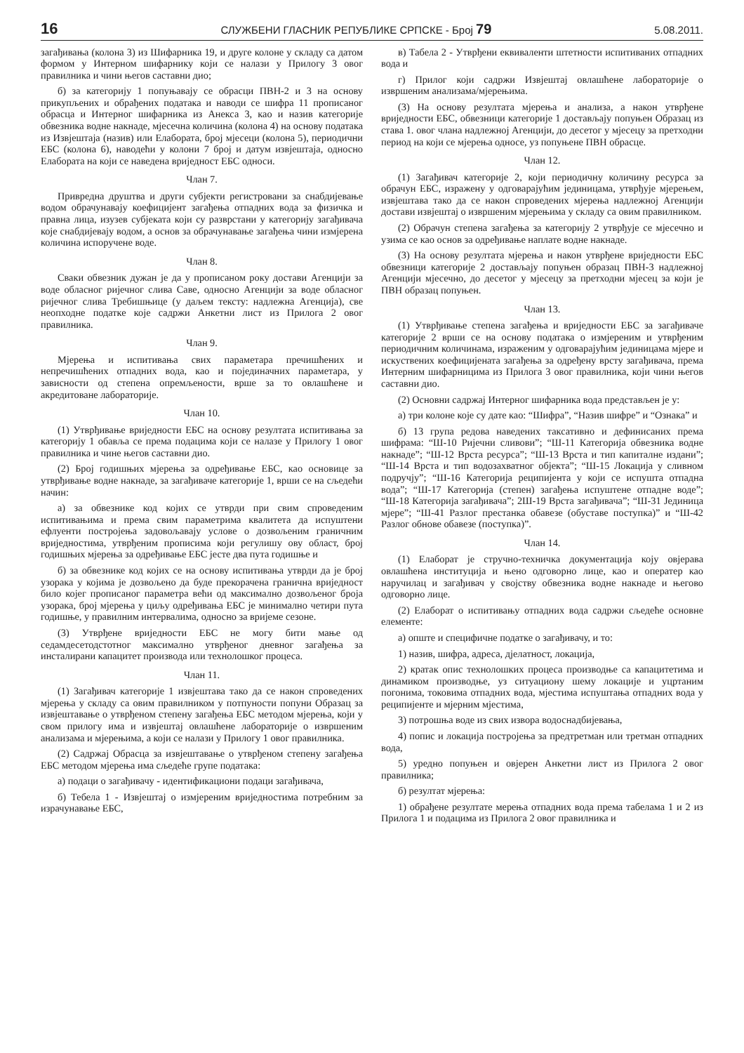16 СЛУЖБЕНИ ГЛАСНИК РЕПУБЛИКЕ СРПСКЕ - Број 79 5.08.2011.
загађивања (колона 3) из Шифарника 19, и друге колоне у складу са датом формом у Интерном шифарнику који се налази у Прилогу 3 овог правилника и чини његов саставни дио;
б) за категорију 1 попуњавају се обрасци ПВН-2 и 3 на основу прикупљених и обрађених података и наводи се шифра 11 прописаног обрасца и Интерног шифарника из Анекса 3, као и назив категорије обвезника водне накнаде, мјесечна количина (колона 4) на основу података из Извјештаја (назив) или Елабората, број мјесеци (колона 5), периодични ЕБС (колона 6), наводећи у колони 7 број и датум извјештаја, односно Елабората на који се наведена вриједност ЕБС односи.
Члан 7.
Привредна друштва и други субјекти регистровани за снабдијевање водом обрачунавају коефицијент загађења отпадних вода за физичка и правна лица, изузев субјеката који су разврстани у категорију загађивача које снабдијевају водом, а основ за обрачунавање загађења чини измјерена количина испоручене воде.
Члан 8.
Сваки обвезник дужан је да у прописаном року достави Агенцији за воде обласног ријечног слива Саве, односно Агенцији за воде обласног ријечног слива Требишњице (у даљем тексту: надлежна Агенција), све неопходне податке које садржи Анкетни лист из Прилога 2 овог правилника.
Члан 9.
Мјерења и испитивања свих параметара пречишћених и непречишћених отпадних вода, као и појединачних параметара, у зависности од степена опремљености, врше за то овлашћене и акредитоване лабораторије.
Члан 10.
(1) Утврђивање вриједности ЕБС на основу резултата испитивања за категорију 1 обавља се према подацима који се налазе у Прилогу 1 овог правилника и чине његов саставни дио.
(2) Број годишњих мјерења за одређивање ЕБС, као основице за утврђивање водне накнаде, за загађиваче категорије 1, врши се на сљедећи начин:
а) за обвезнике код којих се утврди при свим спроведеним испитивањима и према свим параметрима квалитета да испуштени ефлуенти постројења задовољавају услове о дозвољеним граничним вриједностима, утврђеним прописима који регулишу ову област, број годишњих мјерења за одређивање ЕБС јесте два пута годишње и
б) за обвезнике код којих се на основу испитивања утврди да је број узорака у којима је дозвољено да буде прекорачена гранична вриједност било којег прописаног параметра већи од максимално дозвољеног броја узорака, број мјерења у циљу одређивања ЕБС је минимално четири пута годишње, у правилним интервалима, односно за вријеме сезоне.
(3) Утврђене вриједности ЕБС не могу бити мање од седамдесетодстотног максимално утврђеног дневног загађења за инсталирани капацитет производа или технолошког процеса.
Члан 11.
(1) Загађивач категорије 1 извјештава тако да се након спроведених мјерења у складу са овим правилником у потпуности попуни Образац за извјештавање о утврђеном степену загађења ЕБС методом мјерења, који у свом прилогу има и извјештај овлашћене лабораторије о извршеним анализама и мјерењима, а који се налази у Прилогу 1 овог правилника.
(2) Садржај Обрасца за извјештавање о утврђеном степену загађења ЕБС методом мјерења има сљедеће групе података:
а) подаци о загађивачу - идентификациони подаци загађивача,
б) Тебела 1 - Извјештај о измјереним вриједностима потребним за израчунавање ЕБС,
в) Табела 2 - Утврђени еквиваленти штетности испитиваних отпадних вода и
г) Прилог који садржи Извјештај овлашћене лабораторије о извршеним анализама/мјерењима.
(3) На основу резултата мјерења и анализа, а након утврђене вриједности ЕБС, обвезници категорије 1 достављају попуњен Образац из става 1. овог члана надлежној Агенцији, до десетог у мјесецу за претходни период на који се мјерења односе, уз попуњене ПВН обрасце.
Члан 12.
(1) Загађивач категорије 2, који периодичну количину ресурса за обрачун ЕБС, изражену у одговарајућим јединицама, утврђује мјерењем, извјештава тако да се након спроведених мјерења надлежној Агенцији достави извјештај о извршеним мјерењима у складу са овим правилником.
(2) Обрачун степена загађења за категорију 2 утврђује се мјесечно и узима се као основ за одређивање наплате водне накнаде.
(3) На основу резултата мјерења и након утврђене вриједности ЕБС обвезници категорије 2 достављају попуњен образац ПВН-3 надлежној Агенцији мјесечно, до десетог у мјесецу за претходни мјесец за који је ПВН образац попуњен.
Члан 13.
(1) Утврђивање степена загађења и вриједности ЕБС за загађиваче категорије 2 врши се на основу података о измјереним и утврђеним периодичним количинама, израженим у одговарајућим јединицама мјере и искуствених коефицијената загађења за одређену врсту загађивача, према Интерним шифарницима из Прилога 3 овог правилника, који чини његов саставни дио.
(2) Основни садржај Интерног шифарника вода представљен је у:
а) три колоне које су дате као: “Шифра”, “Назив шифре” и “Ознака” и
б) 13 група редова наведених таксативно и дефинисаних према шифрама: “Ш-10 Ријечни сливови”; “Ш-11 Категорија обвезника водне накнаде”; “Ш-12 Врста ресурса”; “Ш-13 Врста и тип капиталне издани”; “Ш-14 Врста и тип водозахватног објекта”; “Ш-15 Локација у сливном подручју”; “Ш-16 Категорија реципијента у који се испушта отпадна вода”; “Ш-17 Категорија (степен) загађења испуштене отпадне воде”; “Ш-18 Категорија загађивача”; 2Ш-19 Врста загађивача”; “Ш-31 Јединица мјере”; “Ш-41 Разлог престанка обавезе (обуставе поступка)” и “Ш-42 Разлог обнове обавезе (поступка)”.
Члан 14.
(1) Елаборат је стручно-техничка документација коју овјерава овлашћена институција и њено одговорно лице, као и оператер као наручилац и загађивач у својству обвезника водне накнаде и његово одговорно лице.
(2) Елаборат о испитивању отпадних вода садржи сљедеће основне елементе:
а) опште и специфичне податке о загађивачу, и то:
1) назив, шифра, адреса, дјелатност, локација,
2) кратак опис технолошких процеса производње са капацитетима и динамиком производње, уз ситуациону шему локације и уцртаним погонима, токовима отпадних вода, мјестима испуштања отпадних вода у реципијенте и мјерним мјестима,
3) потрошња воде из свих извора водоснадбијевања,
4) попис и локација постројења за предтретман или третман отпадних вода,
5) уредно попуњен и овјерен Анкетни лист из Прилога 2 овог правилника;
б) резултат мјерења:
1) обрађене резултате мерења отпадних вода према табелама 1 и 2 из Прилога 1 и подацима из Прилога 2 овог правилника и